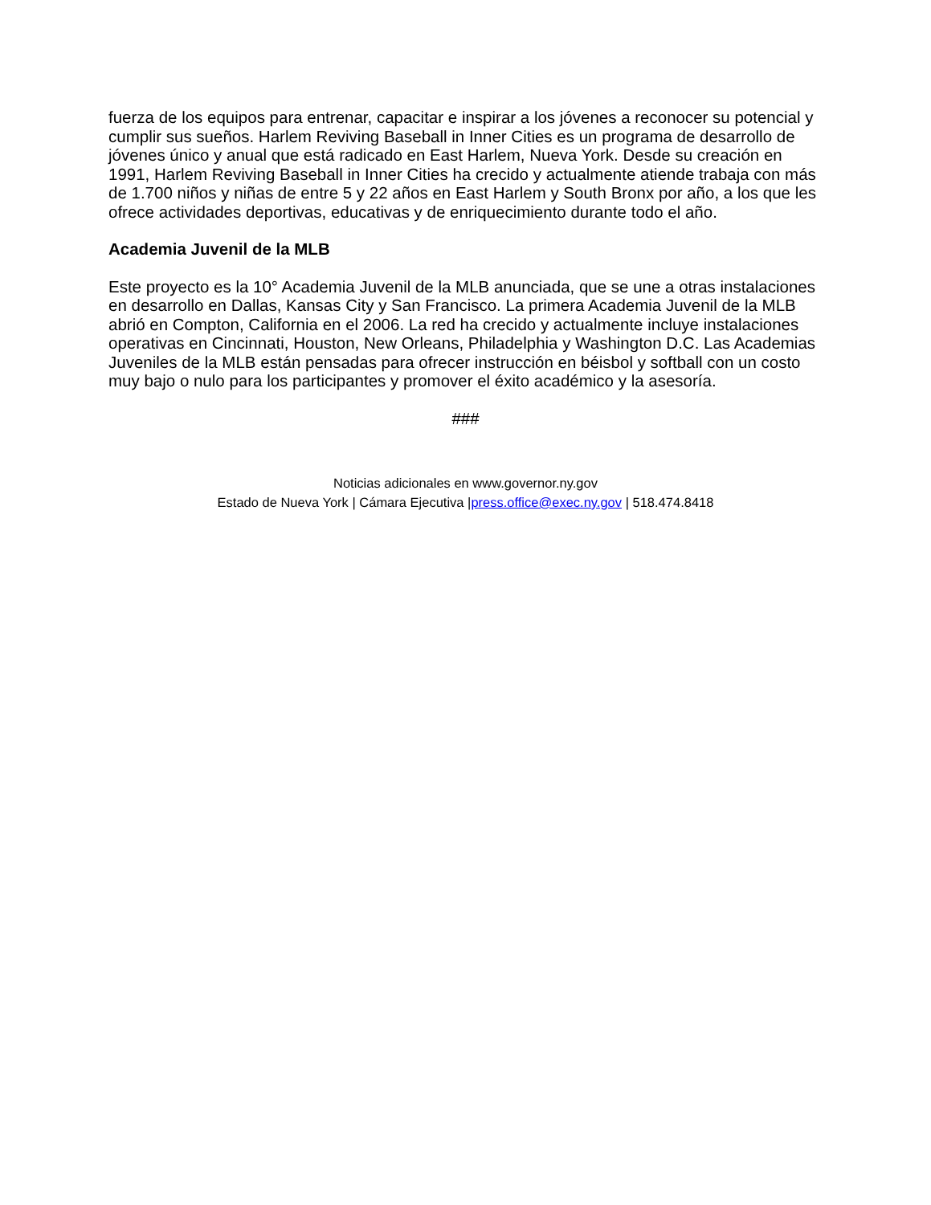fuerza de los equipos para entrenar, capacitar e inspirar a los jóvenes a reconocer su potencial y cumplir sus sueños. Harlem Reviving Baseball in Inner Cities es un programa de desarrollo de jóvenes único y anual que está radicado en East Harlem, Nueva York. Desde su creación en 1991, Harlem Reviving Baseball in Inner Cities ha crecido y actualmente atiende trabaja con más de 1.700 niños y niñas de entre 5 y 22 años en East Harlem y South Bronx por año, a los que les ofrece actividades deportivas, educativas y de enriquecimiento durante todo el año.
Academia Juvenil de la MLB
Este proyecto es la 10° Academia Juvenil de la MLB anunciada, que se une a otras instalaciones en desarrollo en Dallas, Kansas City y San Francisco. La primera Academia Juvenil de la MLB abrió en Compton, California en el 2006. La red ha crecido y actualmente incluye instalaciones operativas en Cincinnati, Houston, New Orleans, Philadelphia y Washington D.C. Las Academias Juveniles de la MLB están pensadas para ofrecer instrucción en béisbol y softball con un costo muy bajo o nulo para los participantes y promover el éxito académico y la asesoría.
###
Noticias adicionales en www.governor.ny.gov
Estado de Nueva York | Cámara Ejecutiva |press.office@exec.ny.gov | 518.474.8418